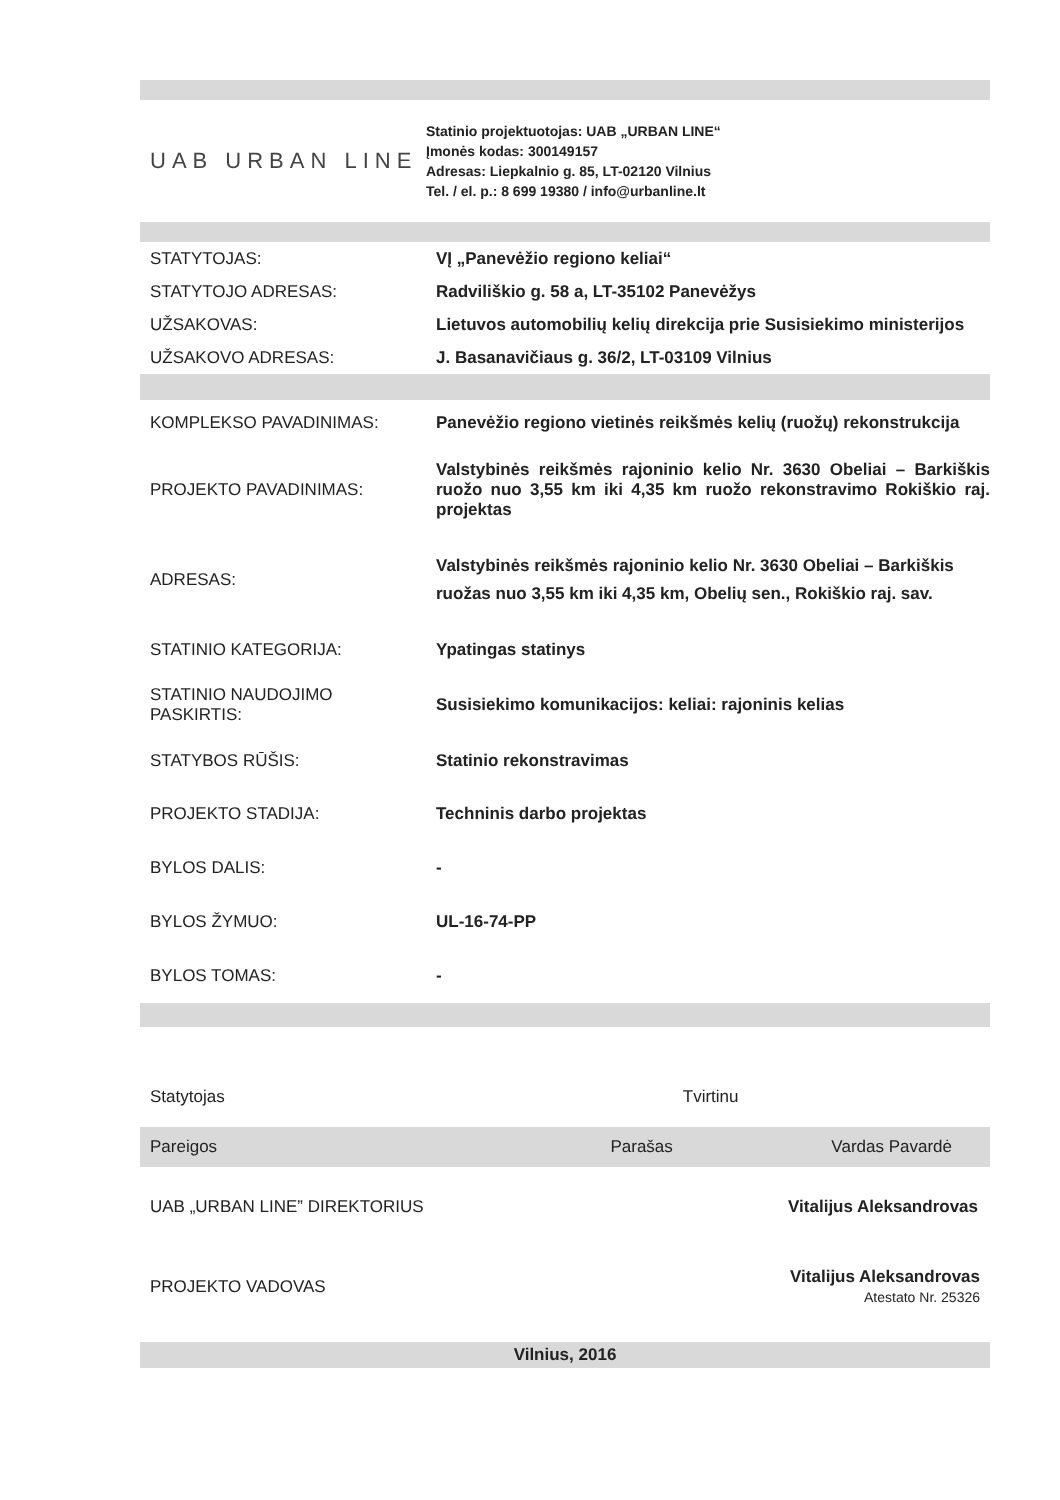UAB URBAN LINE
Statinio projektuotojas: UAB „URBAN LINE“
Įmonės kodas: 300149157
Adresas: Liepkalnio g. 85, LT-02120 Vilnius
Tel. / el. p.: 8 699 19380 / info@urbanline.lt
| STATYTOJAS: | VĮ „Panevėžio regiono keliai“ |
| STATYTOJO ADRESAS: | Radviliškio g. 58 a, LT-35102 Panevėžys |
| UŽSAKOVAS: | Lietuvos automobilių kelių direkcija prie Susisiekimo ministerijos |
| UŽSAKOVO ADRESAS: | J. Basanavičiaus g. 36/2, LT-03109 Vilnius |
| KOMPLEKSO PAVADINIMAS: | Panevėžio regiono vietinės reikšmės kelių (ruožų) rekonstrukcija |
| PROJEKTO PAVADINIMAS: | Valstybinės reikšmės rajoninio kelio Nr. 3630 Obeliai – Barkiškis ruožo nuo 3,55 km iki 4,35 km ruožo rekonstravimo Rokiškio raj. projektas |
| ADRESAS: | Valstybinės reikšmės rajoninio kelio Nr. 3630 Obeliai – Barkiškis ruožas nuo 3,55 km iki 4,35 km, Obelių sen., Rokiškio raj. sav. |
| STATINIO KATEGORIJA: | Ypatingas statinys |
| STATINIO NAUDOJIMO PASKIRTIS: | Susisiekimo komunikacijos: keliai: rajoninis kelias |
| STATYBOS RŪŠIS: | Statinio rekonstravimas |
| PROJEKTO STADIJA: | Techninis darbo projektas |
| BYLOS DALIS: | - |
| BYLOS ŽYMUO: | UL-16-74-PP |
| BYLOS TOMAS: | - |
| Statytojas | | Tvirtinu |
| Pareigos | Parašas | Vardas Pavardė |
| UAB „URBAN LINE” DIREKTORIUS | | Vitalijus Aleksandrovas |
| PROJEKTO VADOVAS | | Vitalijus Aleksandrovas Atestato Nr. 25326 |
Vilnius, 2016